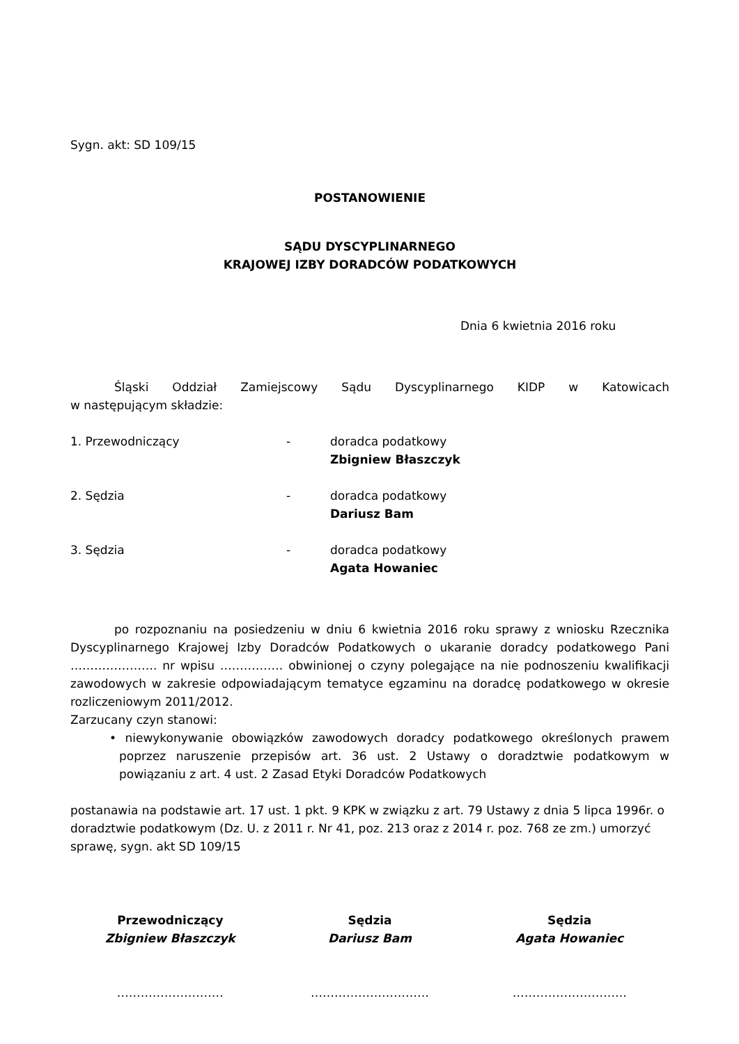Sygn. akt: SD 109/15
POSTANOWIENIE
SĄDU DYSCYPLINARNEGO
KRAJOWEJ IZBY DORADCÓW PODATKOWYCH
Dnia 6 kwietnia 2016 roku
Śląski Oddział Zamiejscowy Sądu Dyscyplinarnego KIDP w Katowicach
w następującym składzie:
1. Przewodniczący - doradca podatkowy
Zbigniew Błaszczyk
2. Sędzia - doradca podatkowy
Dariusz Bam
3. Sędzia - doradca podatkowy
Agata Howaniec
po rozpoznaniu na posiedzeniu w dniu 6 kwietnia 2016 roku sprawy z wniosku Rzecznika Dyscyplinarnego Krajowej Izby Doradców Podatkowych o ukaranie doradcy podatkowego Pani …………………. nr wpisu ……………. obwinionej o czyny polegające na nie podnoszeniu kwalifikacji zawodowych w zakresie odpowiadającym tematyce egzaminu na doradcę podatkowego w okresie rozliczeniowym 2011/2012.
Zarzucany czyn stanowi:
• niewykonywanie obowiązków zawodowych doradcy podatkowego określonych prawem poprzez naruszenie przepisów art. 36 ust. 2 Ustawy o doradztwie podatkowym w powiązaniu z art. 4 ust. 2 Zasad Etyki Doradców Podatkowych
postanawia na podstawie art. 17 ust. 1 pkt. 9 KPK w związku z art. 79 Ustawy z dnia 5 lipca 1996r. o doradztwie podatkowym (Dz. U. z 2011 r. Nr 41, poz. 213 oraz z 2014 r. poz. 768 ze zm.) umorzyć sprawę, sygn. akt SD 109/15
Przewodniczący
Zbigniew Błaszczyk
………………………
Sędzia
Dariusz Bam
…………………………
Sędzia
Agata Howaniec
………………………..